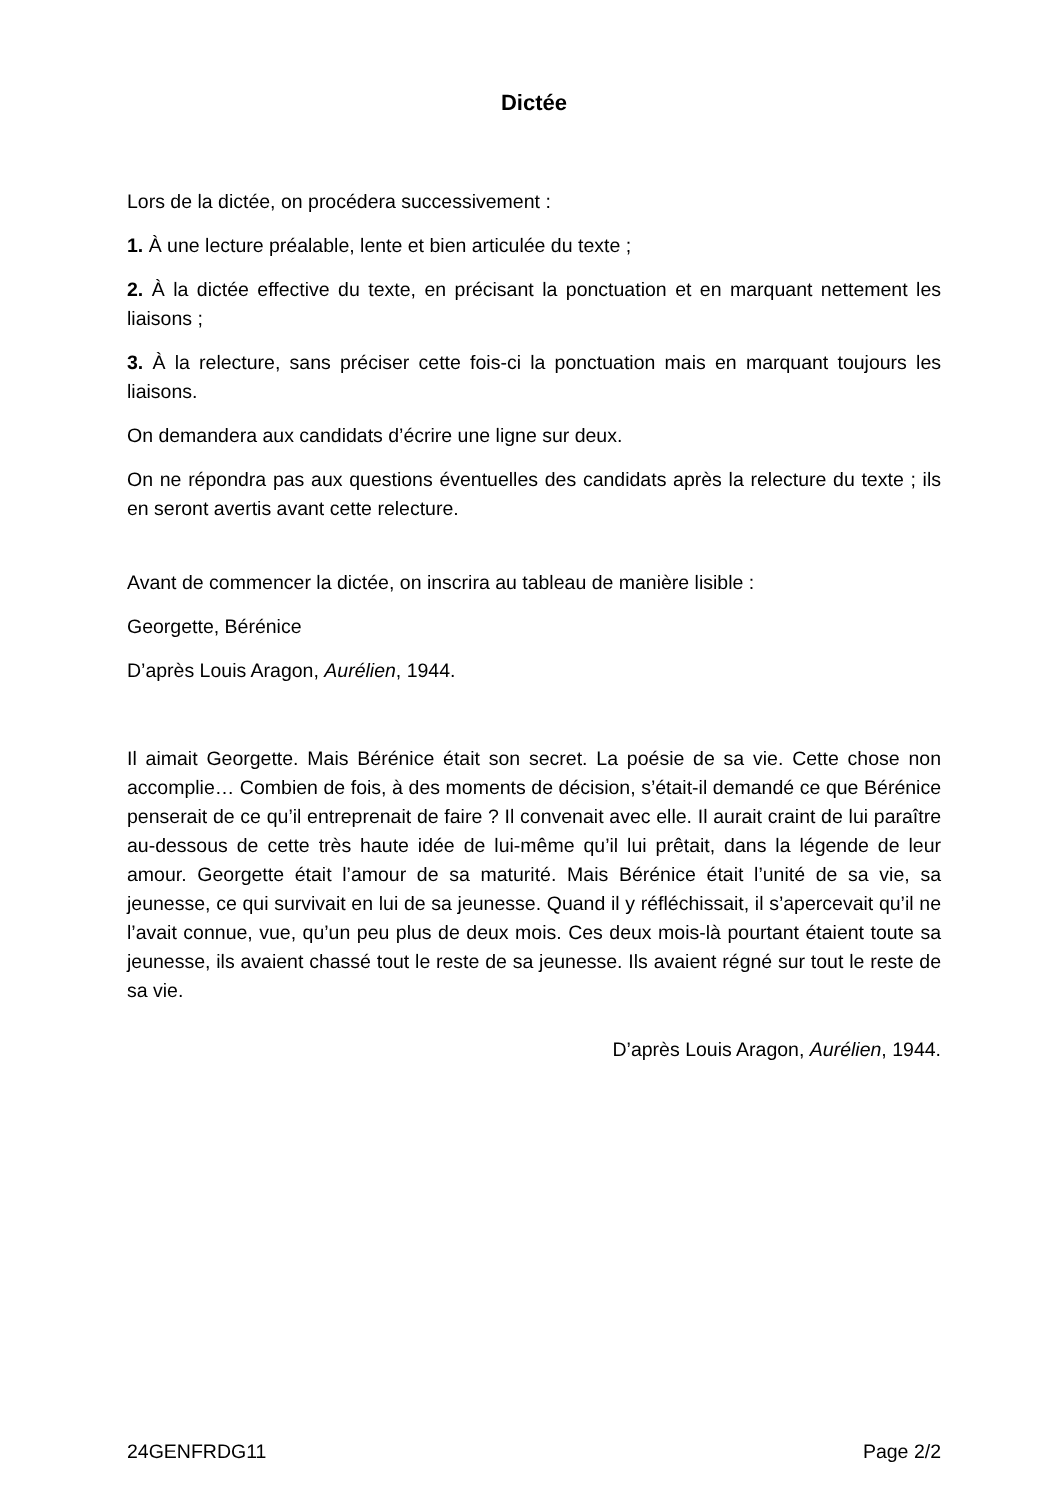Dictée
Lors de la dictée, on procédera successivement :
1. À une lecture préalable, lente et bien articulée du texte ;
2. À la dictée effective du texte, en précisant la ponctuation et en marquant nettement les liaisons ;
3. À la relecture, sans préciser cette fois-ci la ponctuation mais en marquant toujours les liaisons.
On demandera aux candidats d’écrire une ligne sur deux.
On ne répondra pas aux questions éventuelles des candidats après la relecture du texte ; ils en seront avertis avant cette relecture.
Avant de commencer la dictée, on inscrira au tableau de manière lisible :
Georgette, Bérénice
D’après Louis Aragon, Aurélien, 1944.
Il aimait Georgette. Mais Bérénice était son secret. La poésie de sa vie. Cette chose non accomplie… Combien de fois, à des moments de décision, s’était-il demandé ce que Bérénice penserait de ce qu’il entreprenait de faire ? Il convenait avec elle. Il aurait craint de lui paraître au-dessous de cette très haute idée de lui-même qu’il lui prêtait, dans la légende de leur amour. Georgette était l’amour de sa maturité. Mais Bérénice était l’unité de sa vie, sa jeunesse, ce qui survivait en lui de sa jeunesse. Quand il y réfléchissait, il s’apercevait qu’il ne l’avait connue, vue, qu’un peu plus de deux mois. Ces deux mois-là pourtant étaient toute sa jeunesse, ils avaient chassé tout le reste de sa jeunesse. Ils avaient régné sur tout le reste de sa vie.
D’après Louis Aragon, Aurélien, 1944.
24GENFRDG11 Page 2/2